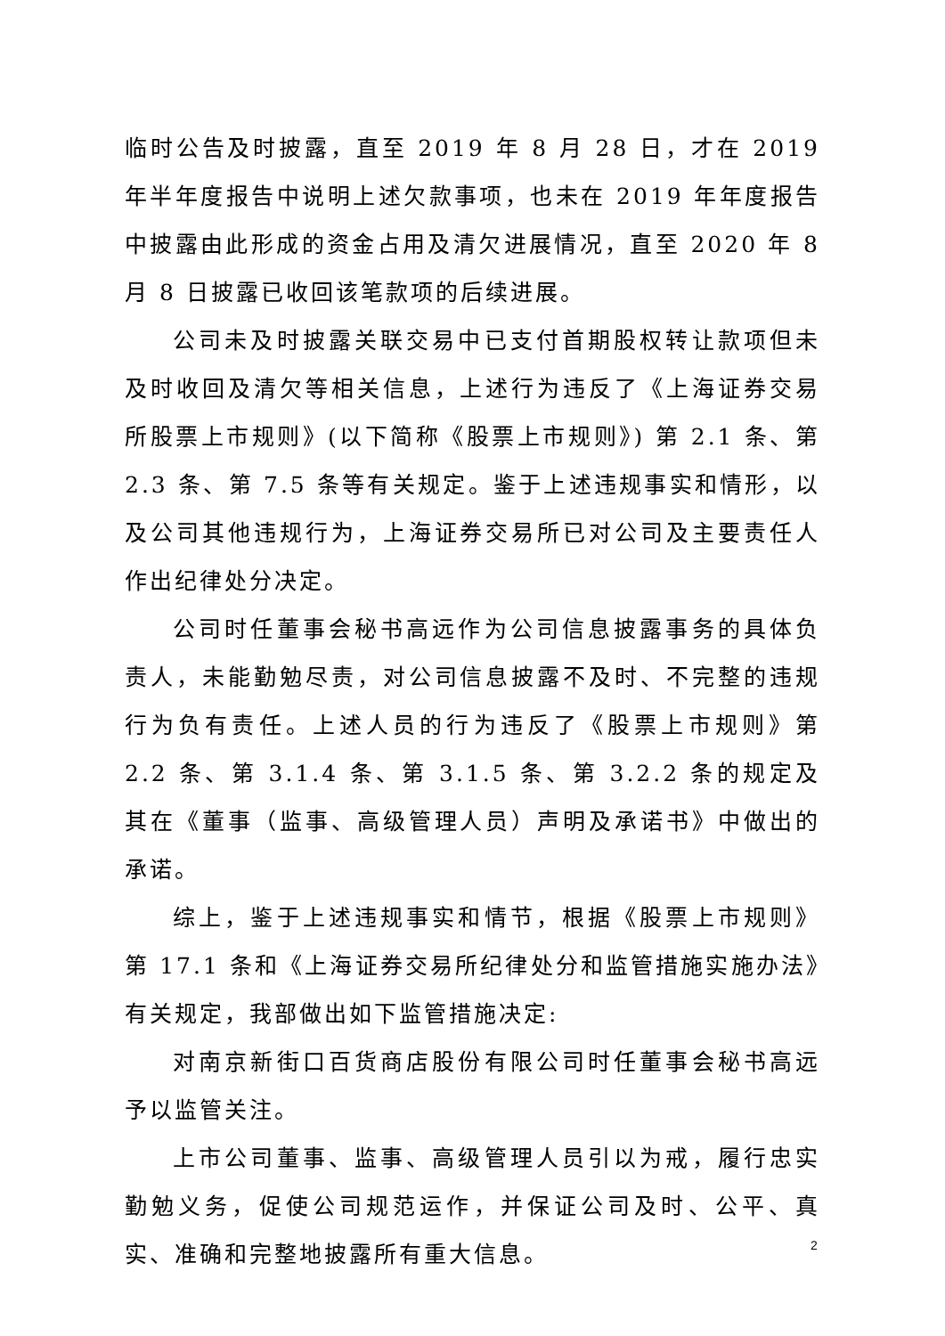临时公告及时披露，直至 2019 年 8 月 28 日，才在 2019 年半年度报告中说明上述欠款事项，也未在 2019 年年度报告中披露由此形成的资金占用及清欠进展情况，直至 2020 年 8 月 8 日披露已收回该笔款项的后续进展。
公司未及时披露关联交易中已支付首期股权转让款项但未及时收回及清欠等相关信息，上述行为违反了《上海证券交易所股票上市规则》(以下简称《股票上市规则》) 第 2.1 条、第 2.3 条、第 7.5 条等有关规定。鉴于上述违规事实和情形，以及公司其他违规行为，上海证券交易所已对公司及主要责任人作出纪律处分决定。
公司时任董事会秘书高远作为公司信息披露事务的具体负责人，未能勤勉尽责，对公司信息披露不及时、不完整的违规行为负有责任。上述人员的行为违反了《股票上市规则》第 2.2 条、第 3.1.4 条、第 3.1.5 条、第 3.2.2 条的规定及其在《董事（监事、高级管理人员）声明及承诺书》中做出的承诺。
综上，鉴于上述违规事实和情节，根据《股票上市规则》第 17.1 条和《上海证券交易所纪律处分和监管措施实施办法》有关规定，我部做出如下监管措施决定:
对南京新街口百货商店股份有限公司时任董事会秘书高远予以监管关注。
上市公司董事、监事、高级管理人员引以为戒，履行忠实勤勉义务，促使公司规范运作，并保证公司及时、公平、真实、准确和完整地披露所有重大信息。
2